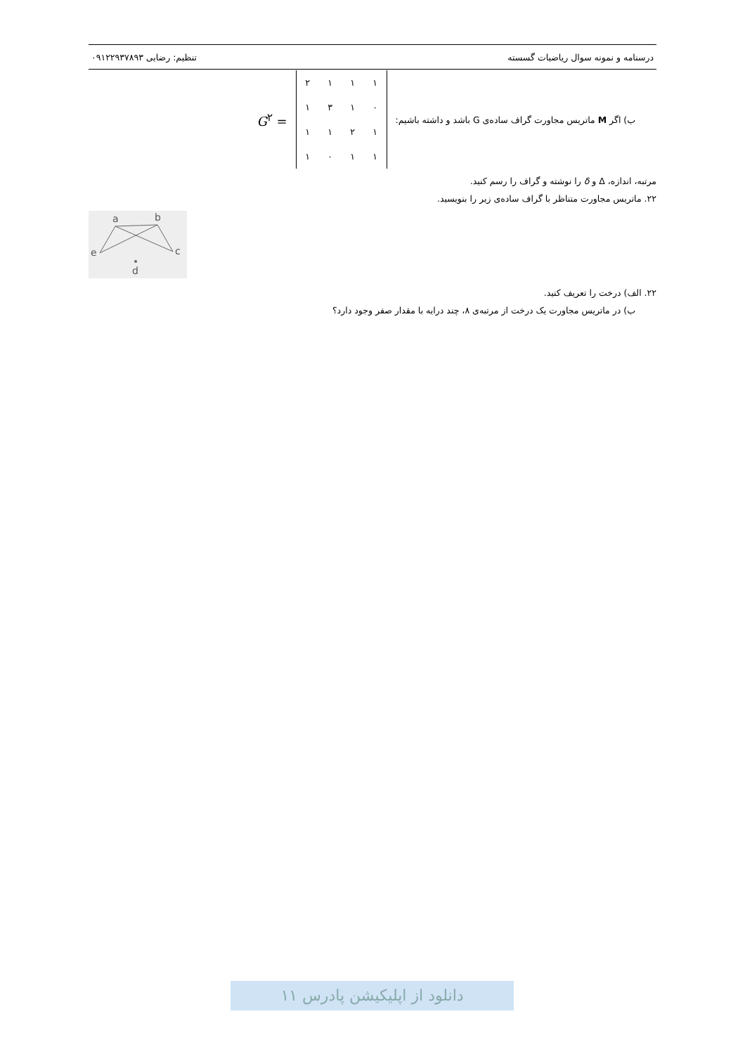درسنامه و نمونه سوال ریاضیات گسسته تنظیم: رضایی ۰۹۱۲۲۹۳۷۸۹۳
ب) اگر M ماتریس مجاورت گراف ساده‌ی G باشد و داشته باشیم:
| ۱ | ۱ | ۱ | ۲ |
| ۰ | ۱ | ۳ | ۱ |
| ۱ | ۲ | ۱ | ۱ |
| ۱ | ۱ | ۰ | ۱ |
G<sup>۲</sup> =
مرتبه، اندازه، Δ و δ را نوشته و گراف را رسم کنید.
۲۲. ماتریس مجاورت متناظر با گراف ساده‌ی زیر را بنویسید.
a
b
c
e
d
۲۲. الف) درخت را تعریف کنید.
ب) در ماتریس مجاورت یک درخت از مرتبه‌ی ۸، چند درایه با مقدار صفر وجود دارد؟
دانلود از اپلیکیشن پادرس ۱۱